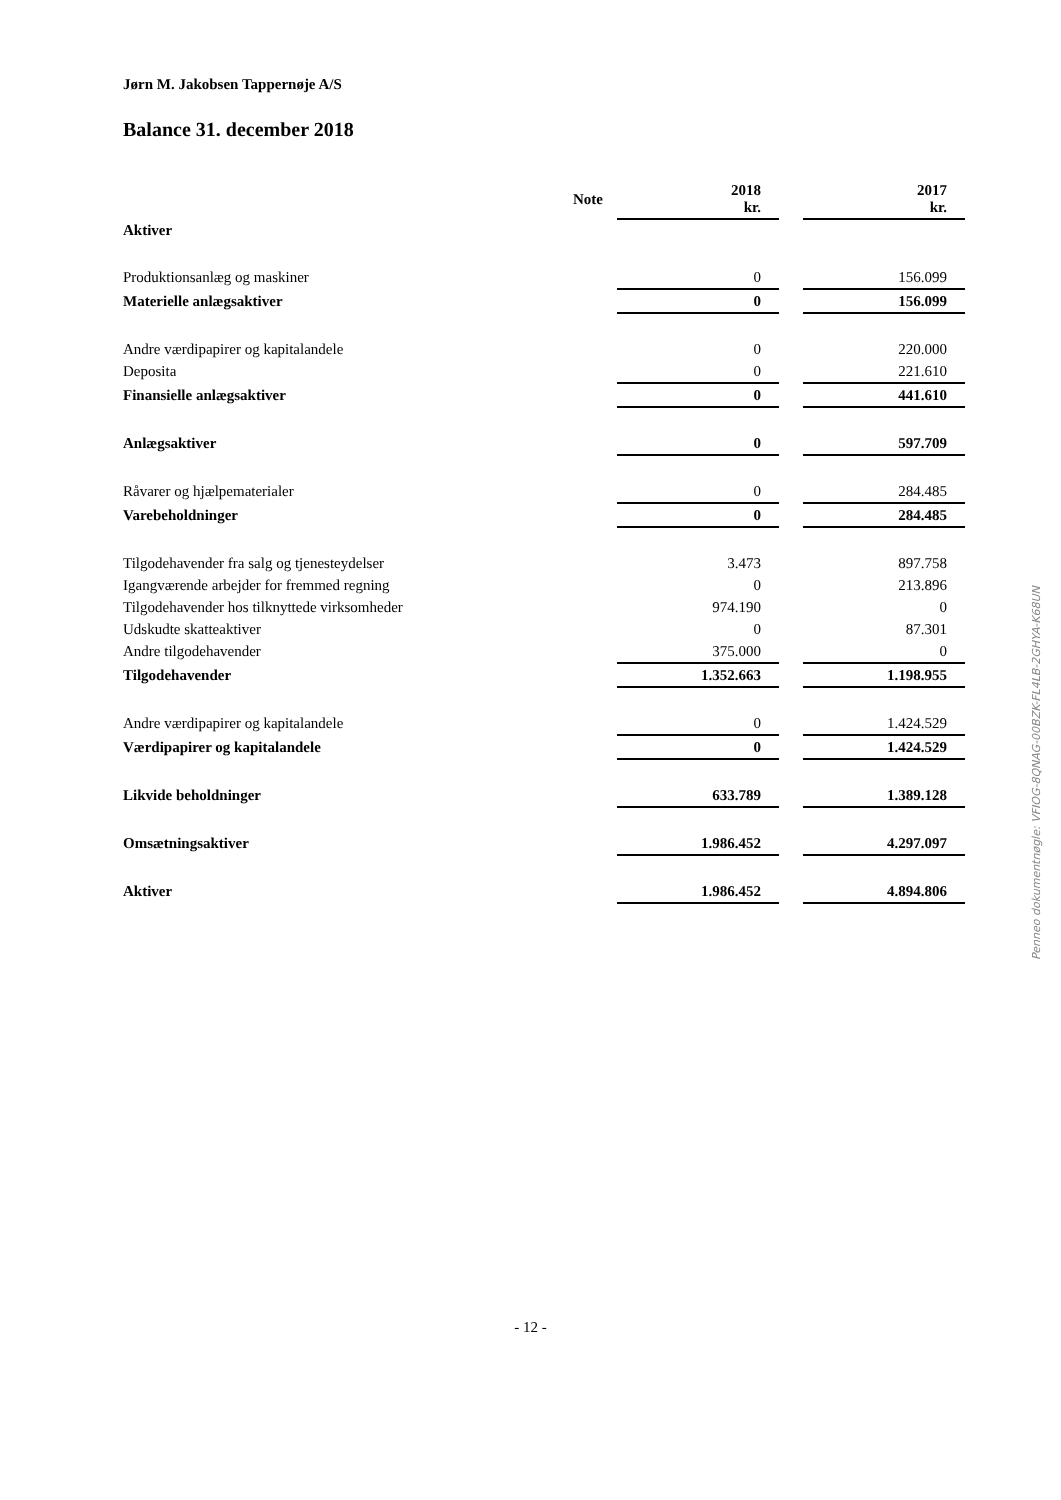Jørn M. Jakobsen Tappernøje A/S
Balance 31. december 2018
| | Note | 2018 kr. | | 2017 kr. |
| Aktiver | | | | |
| Produktionsanlæg og maskiner | | 0 | | 156.099 |
| Materielle anlægsaktiver | | 0 | | 156.099 |
| Andre værdipapirer og kapitalandele | | 0 | | 220.000 |
| Deposita | | 0 | | 221.610 |
| Finansielle anlægsaktiver | | 0 | | 441.610 |
| Anlægsaktiver | | 0 | | 597.709 |
| Råvarer og hjælpematerialer | | 0 | | 284.485 |
| Varebeholdninger | | 0 | | 284.485 |
| Tilgodehavender fra salg og tjenesteydelser | | 3.473 | | 897.758 |
| Igangværende arbejder for fremmed regning | | 0 | | 213.896 |
| Tilgodehavender hos tilknyttede virksomheder | | 974.190 | | 0 |
| Udskudte skatteaktiver | | 0 | | 87.301 |
| Andre tilgodehavender | | 375.000 | | 0 |
| Tilgodehavender | | 1.352.663 | | 1.198.955 |
| Andre værdipapirer og kapitalandele | | 0 | | 1.424.529 |
| Værdipapirer og kapitalandele | | 0 | | 1.424.529 |
| Likvide beholdninger | | 633.789 | | 1.389.128 |
| Omsætningsaktiver | | 1.986.452 | | 4.297.097 |
| Aktiver | | 1.986.452 | | 4.894.806 |
Penneo dokumentnøgle: VFIOG-8QNAG-00BZK-FL4LB-2GHYA-K68UN
- 12 -